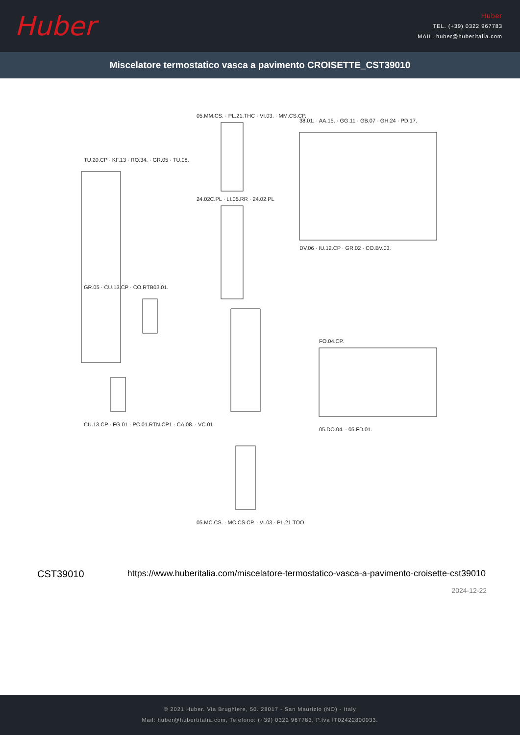Huber
Huber
TEL. (+39) 0322 967783
MAIL. huber@huberitalia.com
Miscelatore termostatico vasca a pavimento CROISETTE_CST39010
TU.20.CP · KF.13 · RO.34. · GR.05 · TU.08.
05.MM.CS. · PL.21.THC · VI.03. · MM.CS.CP.
38.01. · AA.15. · GG.11 · GB.07 · GH.24 · PD.17.
24.02C.PL · LI.05.RR · 24.02.PL
DV.06 · IU.12.CP · GR.02 · CO.BV.03.
GR.05 · CU.13.CP · CO.RTB03.01.
FO.04.CP.
CU.13.CP · FG.01 · PC.01.RTN.CP1 · CA.08. · VC.01
05.DO.04. · 05.FD.01.
05.MC.CS. · MC.CS.CP. · VI.03 · PL.21.TOO
CST39010 https://www.huberitalia.com/miscelatore-termostatico-vasca-a-pavimento-croisette-cst39010
2024-12-22
© 2021 Huber. Via Brughiere, 50. 28017 - San Maurizio (NO) - Italy
Mail: huber@hubertitalia.com, Telefono: (+39) 0322 967783, P.Iva IT02422800033.